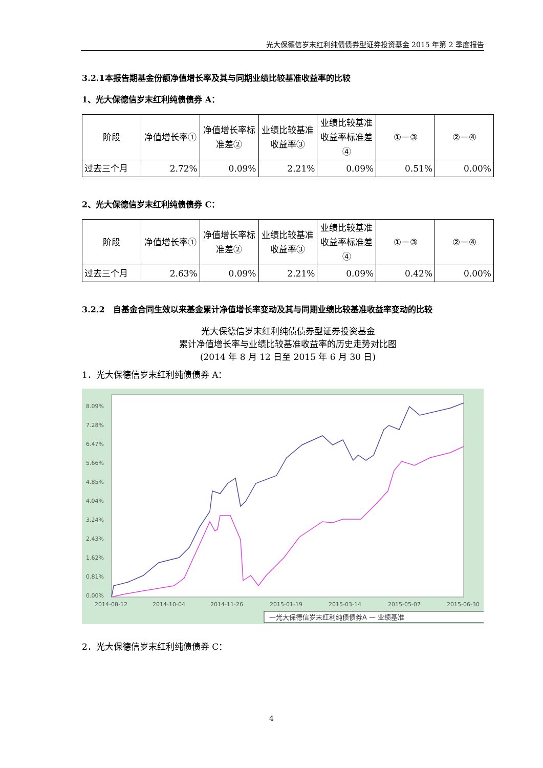光大保德信岁末红利纯债债券型证券投资基金 2015 年第 2 季度报告
3.2.1本报告期基金份额净值增长率及其与同期业绩比较基准收益率的比较
1、光大保德信岁末红利纯债债券 A：
| 阶段 | 净值增长率① | 净值增长率标准差② | 业绩比较基准收益率③ | 业绩比较基准收益率标准差④ | ①－③ | ②－④ |
| --- | --- | --- | --- | --- | --- | --- |
| 过去三个月 | 2.72% | 0.09% | 2.21% | 0.09% | 0.51% | 0.00% |
2、光大保德信岁末红利纯债债券 C：
| 阶段 | 净值增长率① | 净值增长率标准差② | 业绩比较基准收益率③ | 业绩比较基准收益率标准差④ | ①－③ | ②－④ |
| --- | --- | --- | --- | --- | --- | --- |
| 过去三个月 | 2.63% | 0.09% | 2.21% | 0.09% | 0.42% | 0.00% |
3.2.2　自基金合同生效以来基金累计净值增长率变动及其与同期业绩比较基准收益率变动的比较
光大保德信岁末红利纯债债券型证券投资基金
累计净值增长率与业绩比较基准收益率的历史走势对比图
(2014 年 8 月 12 日至 2015 年 6 月 30 日)
1．光大保德信岁末红利纯债债券 A：
8.09%
7.28%
6.47%
5.66%
4.85%
4.04%
3.24%
2.43%
1.62%
0.81%
0.00%
2014-08-12
2014-10-04
2014-11-26
2015-01-19
2015-03-14
2015-05-07
2015-06-30
—光大保德信岁末红利纯债债券A — 业绩基准
2．光大保德信岁末红利纯债债券 C：
4